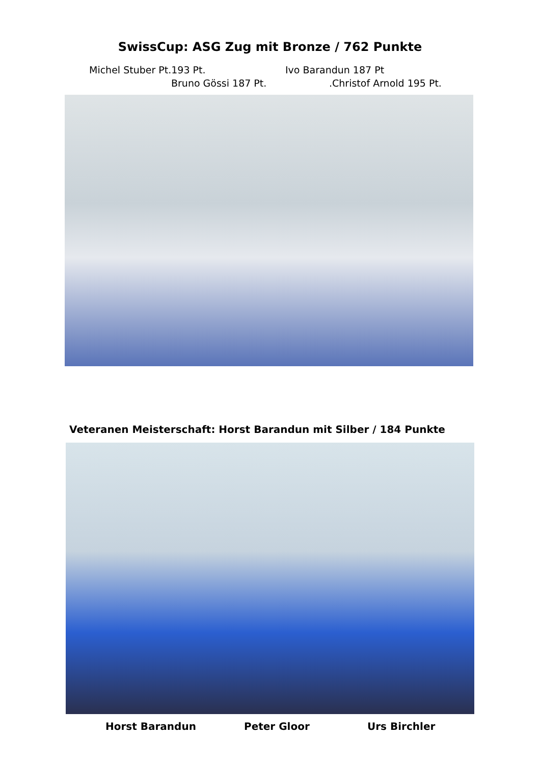SwissCup: ASG Zug mit Bronze / 762 Punkte
Michel Stuber Pt.193 Pt. Ivo Barandun 187 Pt
Bruno Gössi 187 Pt. .Christof Arnold 195 Pt.
Veteranen Meisterschaft: Horst Barandun mit Silber / 184 Punkte
Horst Barandun Peter Gloor Urs Birchler